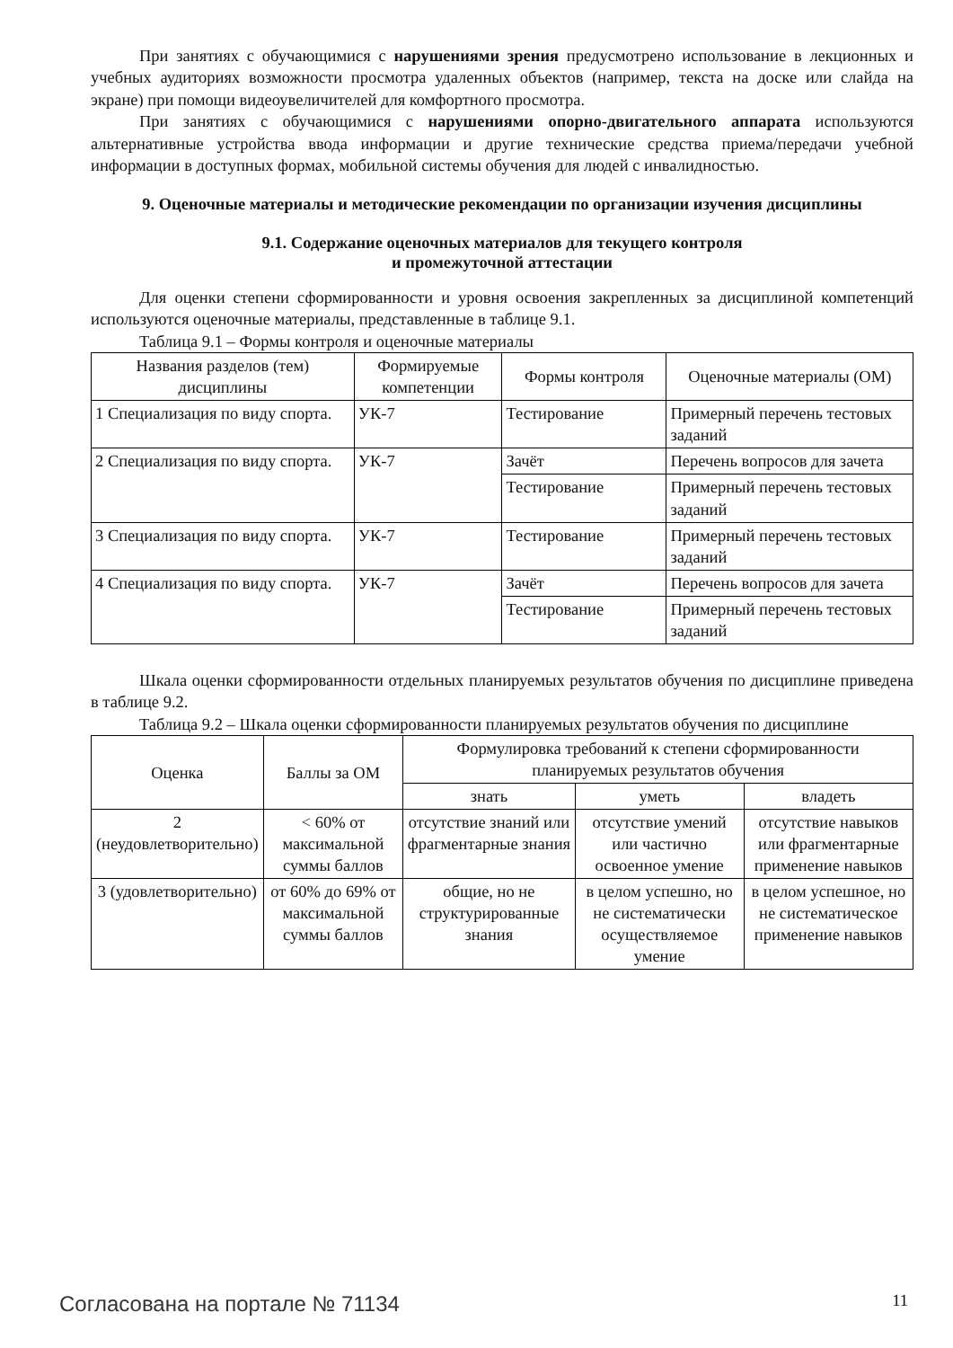При занятиях с обучающимися с нарушениями зрения предусмотрено использование в лекционных и учебных аудиториях возможности просмотра удаленных объектов (например, текста на доске или слайда на экране) при помощи видеоувеличителей для комфортного просмотра.
При занятиях с обучающимися с нарушениями опорно-двигательного аппарата используются альтернативные устройства ввода информации и другие технические средства приема/передачи учебной информации в доступных формах, мобильной системы обучения для людей с инвалидностью.
9. Оценочные материалы и методические рекомендации по организации изучения дисциплины
9.1. Содержание оценочных материалов для текущего контроля
и промежуточной аттестации
Для оценки степени сформированности и уровня освоения закрепленных за дисциплиной компетенций используются оценочные материалы, представленные в таблице 9.1.
Таблица 9.1 – Формы контроля и оценочные материалы
| Названия разделов (тем) дисциплины | Формируемые компетенции | Формы контроля | Оценочные материалы (ОМ) |
| --- | --- | --- | --- |
| 1 Специализация по виду спорта. | УК-7 | Тестирование | Примерный перечень тестовых заданий |
| 2 Специализация по виду спорта. | УК-7 | Зачёт | Перечень вопросов для зачета |
| | | Тестирование | Примерный перечень тестовых заданий |
| 3 Специализация по виду спорта. | УК-7 | Тестирование | Примерный перечень тестовых заданий |
| 4 Специализация по виду спорта. | УК-7 | Зачёт | Перечень вопросов для зачета |
| | | Тестирование | Примерный перечень тестовых заданий |
Шкала оценки сформированности отдельных планируемых результатов обучения по дисциплине приведена в таблице 9.2.
Таблица 9.2 – Шкала оценки сформированности планируемых результатов обучения по дисциплине
| Оценка | Баллы за ОМ | Формулировка требований к степени сформированности планируемых результатов обучения | | |
| --- | --- | --- | --- | --- |
| | | знать | уметь | владеть |
| 2 (неудовлетворительно) | < 60% от максимальной суммы баллов | отсутствие знаний или фрагментарные знания | отсутствие умений или частично освоенное умение | отсутствие навыков или фрагментарные применение навыков |
| 3 (удовлетворительно) | от 60% до 69% от максимальной суммы баллов | общие, но не структурированные знания | в целом успешно, но не систематически осуществляемое умение | в целом успешное, но не систематическое применение навыков |
Согласована на портале № 71134 11